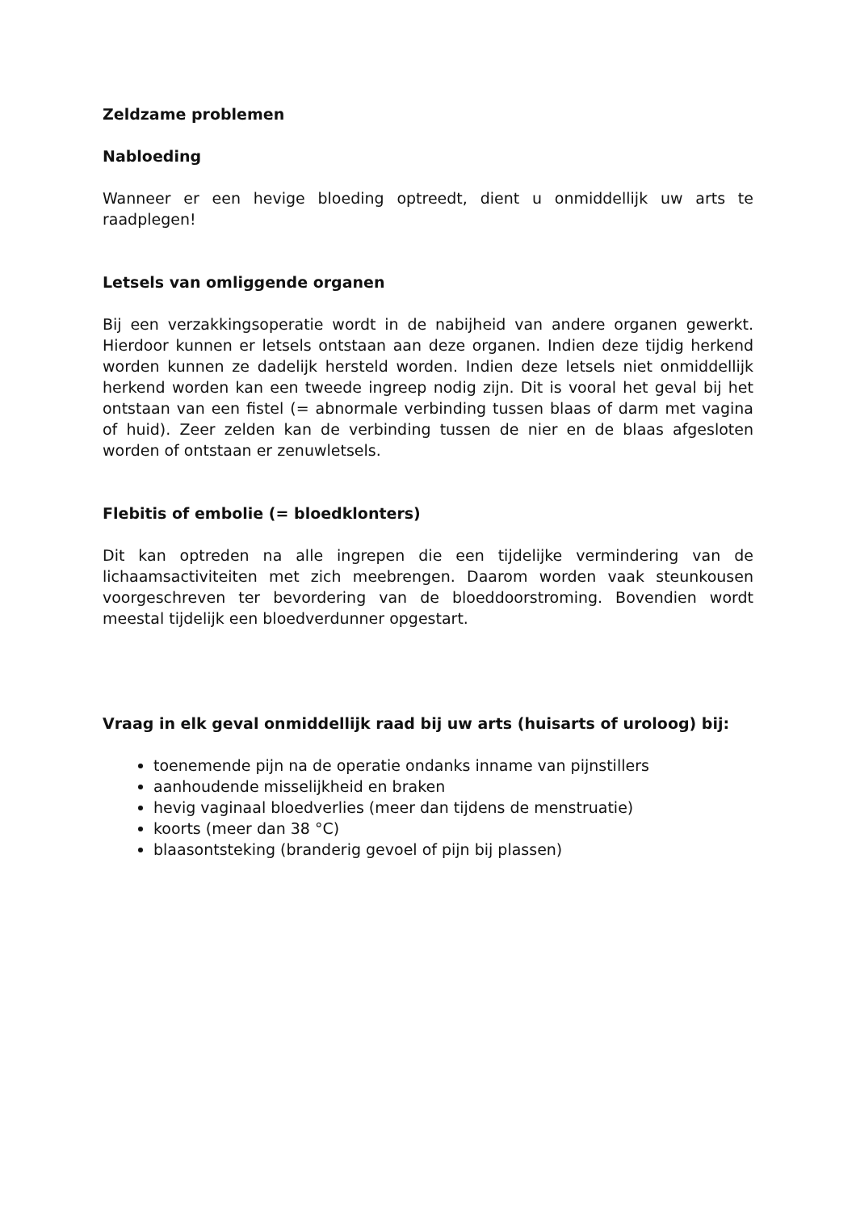Zeldzame problemen
Nabloeding
Wanneer er een hevige bloeding optreedt, dient u onmiddellijk uw arts te raadplegen!
Letsels van omliggende organen
Bij een verzakkingsoperatie wordt in de nabijheid van andere organen gewerkt. Hierdoor kunnen er letsels ontstaan aan deze organen. Indien deze tijdig herkend worden kunnen ze dadelijk hersteld worden. Indien deze letsels niet onmiddellijk herkend worden kan een tweede ingreep nodig zijn. Dit is vooral het geval bij het ontstaan van een fistel (= abnormale verbinding tussen blaas of darm met vagina of huid). Zeer zelden kan de verbinding tussen de nier en de blaas afgesloten worden of ontstaan er zenuwletsels.
Flebitis of embolie (= bloedklonters)
Dit kan optreden na alle ingrepen die een tijdelijke vermindering van de lichaamsactiviteiten met zich meebrengen. Daarom worden vaak steunkousen voorgeschreven ter bevordering van de bloeddoorstroming. Bovendien wordt meestal tijdelijk een bloedverdunner opgestart.
Vraag in elk geval onmiddellijk raad bij uw arts (huisarts of uroloog) bij:
toenemende pijn na de operatie ondanks inname van pijnstillers
aanhoudende misselijkheid en braken
hevig vaginaal bloedverlies (meer dan tijdens de menstruatie)
koorts (meer dan 38 °C)
blaasontsteking (branderig gevoel of pijn bij plassen)